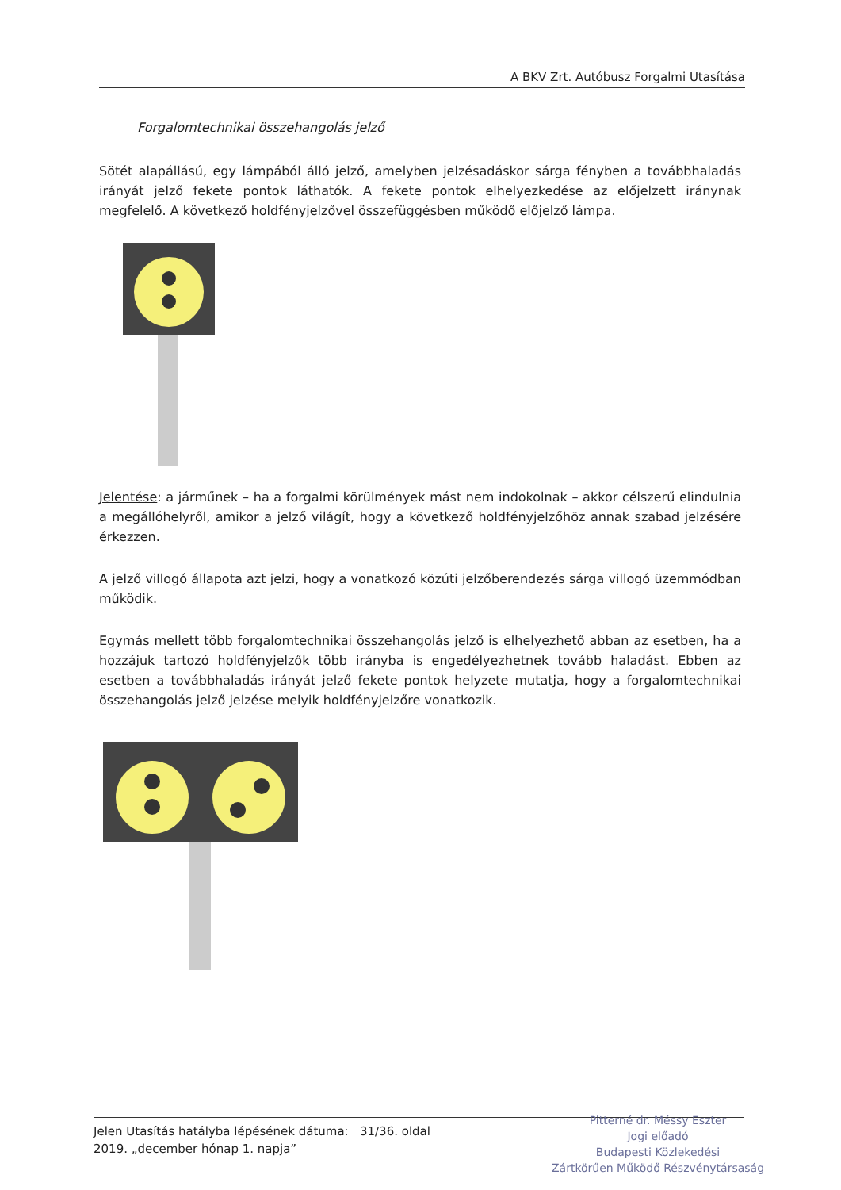A BKV Zrt. Autóbusz Forgalmi Utasítása
Forgalomtechnikai összehangolás jelző
Sötét alapállású, egy lámpából álló jelző, amelyben jelzésadáskor sárga fényben a továbbhaladás irányát jelző fekete pontok láthatók. A fekete pontok elhelyezkedése az előjelzett iránynak megfelelő. A következő holdfényjelzővel összefüggésben működő előjelző lámpa.
Jelentése: a járműnek – ha a forgalmi körülmények mást nem indokolnak – akkor célszerű elindulnia a megállóhelyről, amikor a jelző világít, hogy a következő holdfényjelzőhöz annak szabad jelzésére érkezzen.
A jelző villogó állapota azt jelzi, hogy a vonatkozó közúti jelzőberendezés sárga villogó üzemmódban működik.
Egymás mellett több forgalomtechnikai összehangolás jelző is elhelyezhető abban az esetben, ha a hozzájuk tartozó holdfényjelzők több irányba is engedélyezhetnek tovább haladást. Ebben az esetben a továbbhaladás irányát jelző fekete pontok helyzete mutatja, hogy a forgalomtechnikai összehangolás jelző jelzése melyik holdfényjelzőre vonatkozik.
Jelen Utasítás hatályba lépésének dátuma: 31/36. oldal
2019. „december hónap 1. napja”
Pitterné dr. Méssy Eszter
Jogi előadó
Budapesti Közlekedési
Zártkörűen Működő Részvénytársaság